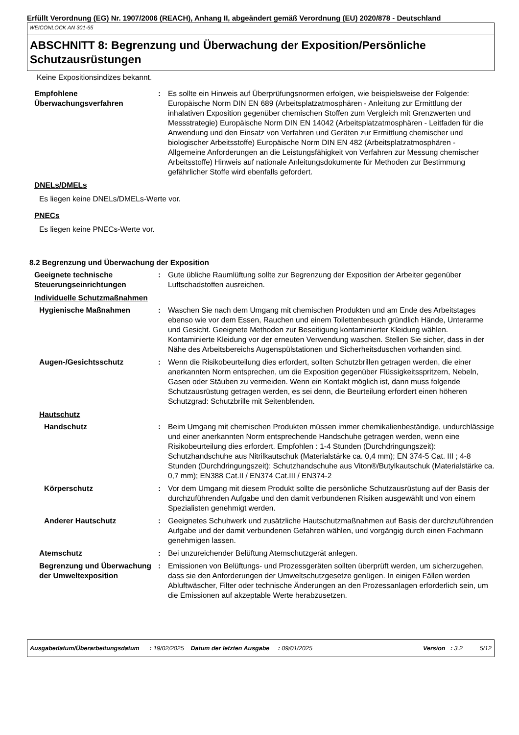Erfüllt Verordnung (EG) Nr. 1907/2006 (REACH), Anhang II, abgeändert gemäß Verordnung (EU) 2020/878 - Deutschland
WEICONLOCK AN 301-65
ABSCHNITT 8: Begrenzung und Überwachung der Exposition/Persönliche Schutzausrüstungen
Keine Expositionsindizes bekannt.
Empfohlene Überwachungsverfahren
: Es sollte ein Hinweis auf Überprüfungsnormen erfolgen, wie beispielsweise der Folgende: Europäische Norm DIN EN 689 (Arbeitsplatzatmosphären - Anleitung zur Ermittlung der inhalativen Exposition gegenüber chemischen Stoffen zum Vergleich mit Grenzwerten und Messstrategie) Europäische Norm DIN EN 14042 (Arbeitsplatzatmosphären - Leitfaden für die Anwendung und den Einsatz von Verfahren und Geräten zur Ermittlung chemischer und biologischer Arbeitsstoffe) Europäische Norm DIN EN 482 (Arbeitsplatzatmosphären - Allgemeine Anforderungen an die Leistungsfähigkeit von Verfahren zur Messung chemischer Arbeitsstoffe) Hinweis auf nationale Anleitungsdokumente für Methoden zur Bestimmung gefährlicher Stoffe wird ebenfalls gefordert.
DNELs/DMELs
Es liegen keine DNELs/DMELs-Werte vor.
PNECs
Es liegen keine PNECs-Werte vor.
8.2 Begrenzung und Überwachung der Exposition
Geeignete technische Steuerungseinrichtungen
: Gute übliche Raumlüftung sollte zur Begrenzung der Exposition der Arbeiter gegenüber Luftschadstoffen ausreichen.
Individuelle Schutzmaßnahmen
Hygienische Maßnahmen : Waschen Sie nach dem Umgang mit chemischen Produkten und am Ende des Arbeitstages ebenso wie vor dem Essen, Rauchen und einem Toilettenbesuch gründlich Hände, Unterarme und Gesicht. Geeignete Methoden zur Beseitigung kontaminierter Kleidung wählen. Kontaminierte Kleidung vor der erneuten Verwendung waschen. Stellen Sie sicher, dass in der Nähe des Arbeitsbereichs Augenspülstationen und Sicherheitsduschen vorhanden sind.
Augen-/Gesichtsschutz : Wenn die Risikobeurteilung dies erfordert, sollten Schutzbrillen getragen werden, die einer anerkannten Norm entsprechen, um die Exposition gegenüber Flüssigkeitsspritzern, Nebeln, Gasen oder Stäuben zu vermeiden. Wenn ein Kontakt möglich ist, dann muss folgende Schutzausrüstung getragen werden, es sei denn, die Beurteilung erfordert einen höheren Schutzgrad: Schutzbrille mit Seitenblenden.
Hautschutz
Handschutz : Beim Umgang mit chemischen Produkten müssen immer chemikalienbeständige, undurchlässige und einer anerkannten Norm entsprechende Handschuhe getragen werden, wenn eine Risikobeurteilung dies erfordert. Empfohlen : 1-4 Stunden (Durchdringungszeit): Schutzhandschuhe aus Nitrilkautschuk (Materialstärke ca. 0,4 mm); EN 374-5 Cat. III ; 4-8 Stunden (Durchdringungszeit): Schutzhandschuhe aus Viton®/Butylkautschuk (Materialstärke ca. 0,7 mm); EN388 Cat.II / EN374 Cat.III / EN374-2
Körperschutz : Vor dem Umgang mit diesem Produkt sollte die persönliche Schutzausrüstung auf der Basis der durchzuführenden Aufgabe und den damit verbundenen Risiken ausgewählt und von einem Spezialisten genehmigt werden.
Anderer Hautschutz : Geeignetes Schuhwerk und zusätzliche Hautschutzmaßnahmen auf Basis der durchzuführenden Aufgabe und der damit verbundenen Gefahren wählen, und vorgängig durch einen Fachmann genehmigen lassen.
Atemschutz : Bei unzureichender Belüftung Atemschutzgerät anlegen.
Begrenzung und Überwachung der Umweltexposition
: Emissionen von Belüftungs- und Prozessgeräten sollten überprüft werden, um sicherzugehen, dass sie den Anforderungen der Umweltschutzgesetze genügen. In einigen Fällen werden Abluftwäscher, Filter oder technische Änderungen an den Prozessanlagen erforderlich sein, um die Emissionen auf akzeptable Werte herabzusetzen.
Ausgabedatum/Überarbeitungsdatum : 19/02/2025 Datum der letzten Ausgabe : 09/01/2025 Version : 3.2 5/12